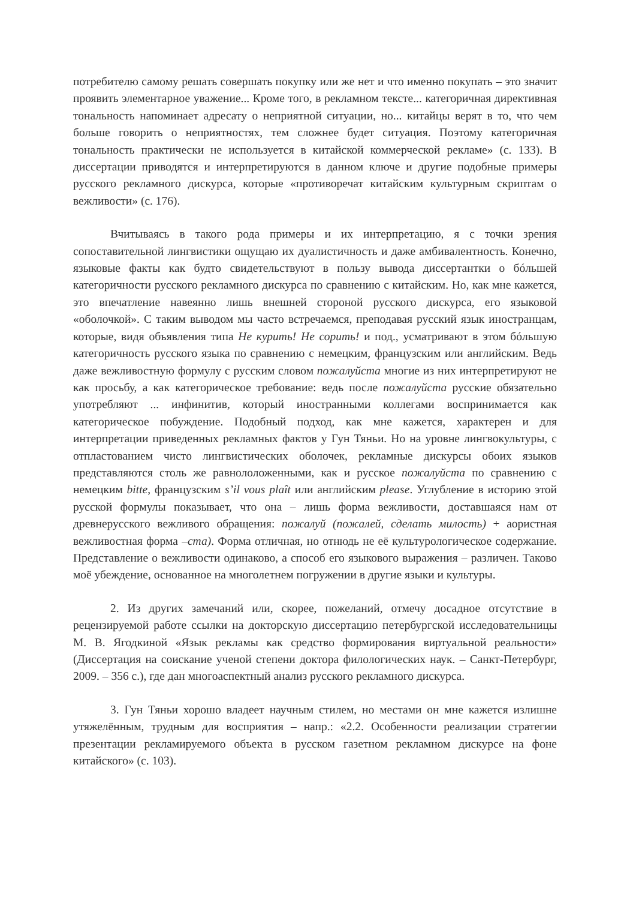потребителю самому решать совершать покупку или же нет и что именно покупать – это значит проявить элементарное уважение... Кроме того, в рекламном тексте... категоричная директивная тональность напоминает адресату о неприятной ситуации, но... китайцы верят в то, что чем больше говорить о неприятностях, тем сложнее будет ситуация. Поэтому категоричная тональность практически не используется в китайской коммерческой рекламе» (с. 133). В диссертации приводятся и интерпретируются в данном ключе и другие подобные примеры русского рекламного дискурса, которые «противоречат китайским культурным скриптам о вежливости» (с. 176).
Вчитываясь в такого рода примеры и их интерпретацию, я с точки зрения сопоставительной лингвистики ощущаю их дуалистичность и даже амбивалентность. Конечно, языковые факты как будто свидетельствуют в пользу вывода диссертантки о бóльшей категоричности русского рекламного дискурса по сравнению с китайским. Но, как мне кажется, это впечатление навеянно лишь внешней стороной русского дискурса, его языковой «оболочкой». С таким выводом мы часто встречаемся, преподавая русский язык иностранцам, которые, видя объявления типа Не курить! Не сорить! и под., усматривают в этом бóльшую категоричность русского языка по сравнению с немецким, французским или английским. Ведь даже вежливостную формулу с русским словом пожалуйста многие из них интерпретируют не как просьбу, а как категорическое требование: ведь после пожалуйста русские обязательно употребляют ... инфинитив, который иностранными коллегами воспринимается как категорическое побуждение. Подобный подход, как мне кажется, характерен и для интерпретации приведенных рекламных фактов у Гун Тяньи. Но на уровне лингвокультуры, с отпластованием чисто лингвистических оболочек, рекламные дискурсы обоих языков представляются столь же равнололоженными, как и русское пожалуйста по сравнению с немецким bitte, французским s’il vous plaît или английским please. Углубление в историю этой русской формулы показывает, что она – лишь форма вежливости, доставшаяся нам от древнерусского вежливого обращения: пожалуй (пожалей, сделать милость) + аористная вежливостная форма –ста). Форма отличная, но отнюдь не её культурологическое содержание. Представление о вежливости одинаково, а способ его языкового выражения – различен. Таково моё убеждение, основанное на многолетнем погружении в другие языки и культуры.
2. Из других замечаний или, скорее, пожеланий, отмечу досадное отсутствие в рецензируемой работе ссылки на докторскую диссертацию петербургской исследовательницы М. В. Ягодкиной «Язык рекламы как средство формирования виртуальной реальности» (Диссертация на соискание ученой степени доктора филологических наук. – Санкт-Петербург, 2009. – 356 с.), где дан многоаспектный анализ русского рекламного дискурса.
3. Гун Тяньи хорошо владеет научным стилем, но местами он мне кажется излишне утяжелённым, трудным для восприятия – напр.: «2.2. Особенности реализации стратегии презентации рекламируемого объекта в русском газетном рекламном дискурсе на фоне китайского» (с. 103).